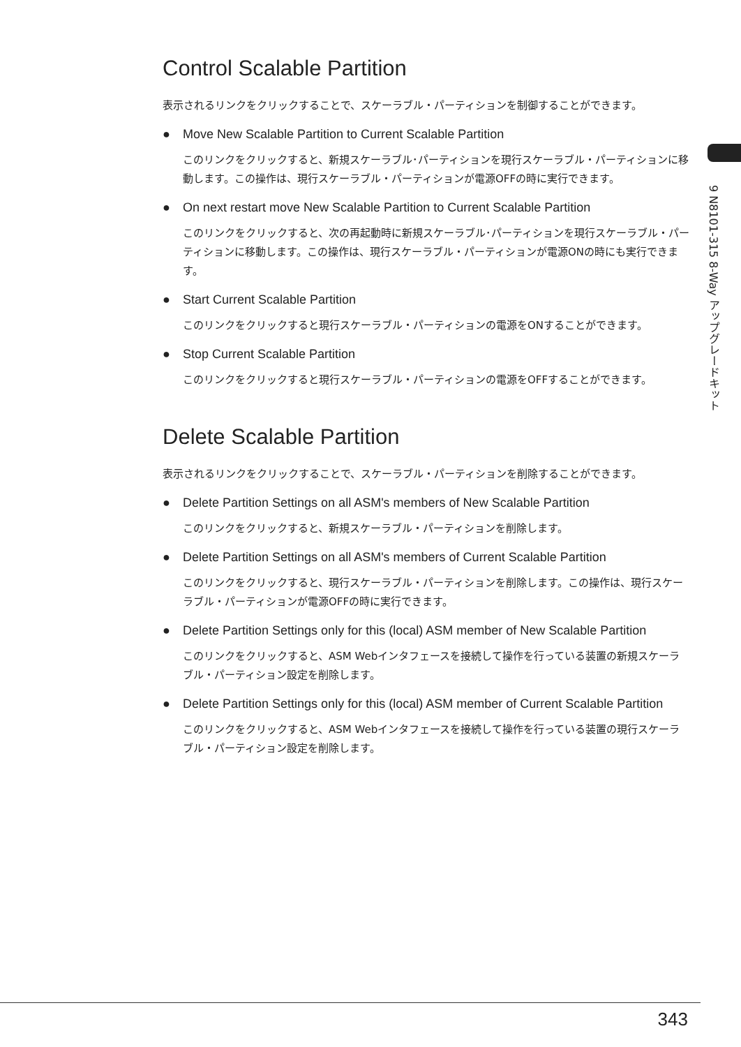Control Scalable Partition
表示されるリンクをクリックすることで、スケーラブル・パーティションを制御することができます。
● Move New Scalable Partition to Current Scalable Partition
このリンクをクリックすると、新規スケーラブル･パーティションを現行スケーラブル・パーティションに移動します。この操作は、現行スケーラブル・パーティションが電源OFFの時に実行できます。
● On next restart move New Scalable Partition to Current Scalable Partition
このリンクをクリックすると、次の再起動時に新規スケーラブル･パーティションを現行スケーラブル・パーティションに移動します。この操作は、現行スケーラブル・パーティションが電源ONの時にも実行できます。
● Start Current Scalable Partition
このリンクをクリックすると現行スケーラブル・パーティションの電源をONすることができます。
● Stop Current Scalable Partition
このリンクをクリックすると現行スケーラブル・パーティションの電源をOFFすることができます。
Delete Scalable Partition
表示されるリンクをクリックすることで、スケーラブル・パーティションを削除することができます。
● Delete Partition Settings on all ASM's members of New Scalable Partition
このリンクをクリックすると、新規スケーラブル・パーティションを削除します。
● Delete Partition Settings on all ASM's members of Current Scalable Partition
このリンクをクリックすると、現行スケーラブル・パーティションを削除します。この操作は、現行スケーラブル・パーティションが電源OFFの時に実行できます。
● Delete Partition Settings only for this (local) ASM member of New Scalable Partition
このリンクをクリックすると、ASM Webインタフェースを接続して操作を行っている装置の新規スケーラブル・パーティション設定を削除します。
● Delete Partition Settings only for this (local) ASM member of Current Scalable Partition
このリンクをクリックすると、ASM Webインタフェースを接続して操作を行っている装置の現行スケーラブル・パーティション設定を削除します。
9 N8101-315 8-Way アップグレードキット
343